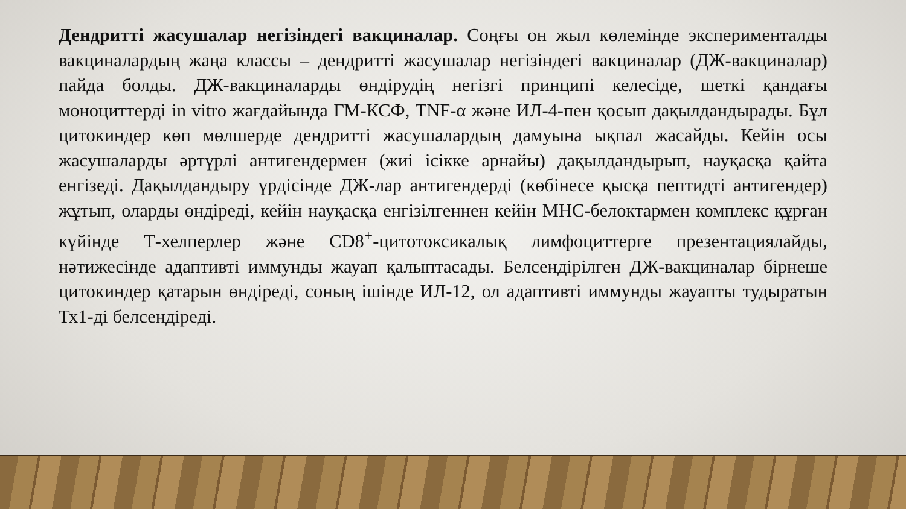Дендритті жасушалар негізіндегі вакциналар. Соңғы он жыл көлемінде эксперименталды вакциналардың жаңа классы – дендритті жасушалар негізіндегі вакциналар (ДЖ-вакциналар) пайда болды. ДЖ-вакциналарды өндірудің негізгі принципі келесіде, шеткі қандағы моноциттерді in vitro жағдайында ГМ-КСФ, TNF-α және ИЛ-4-пен қосып дақылдандырады. Бұл цитокиндер көп мөлшерде дендритті жасушалардың дамуына ықпал жасайды. Кейін осы жасушаларды әртүрлі антигендермен (жиі ісікке арнайы) дақылдандырып, науқасқа қайта енгізеді. Дақылдандыру үрдісінде ДЖ-лар антигендерді (көбінесе қысқа пептидті антигендер) жұтып, оларды өндіреді, кейін науқасқа енгізілгеннен кейін МНС-белоктармен комплекс құрған күйінде Т-хелперлер және CD8<sup>+</sup>-цитотоксикалық лимфоциттерге презентациялайды, нәтижесінде адаптивті иммунды жауап қалыптасады. Белсендірілген ДЖ-вакциналар бірнеше цитокиндер қатарын өндіреді, соның ішінде ИЛ-12, ол адаптивті иммунды жауапты тудыратын Тх1-ді белсендіреді.